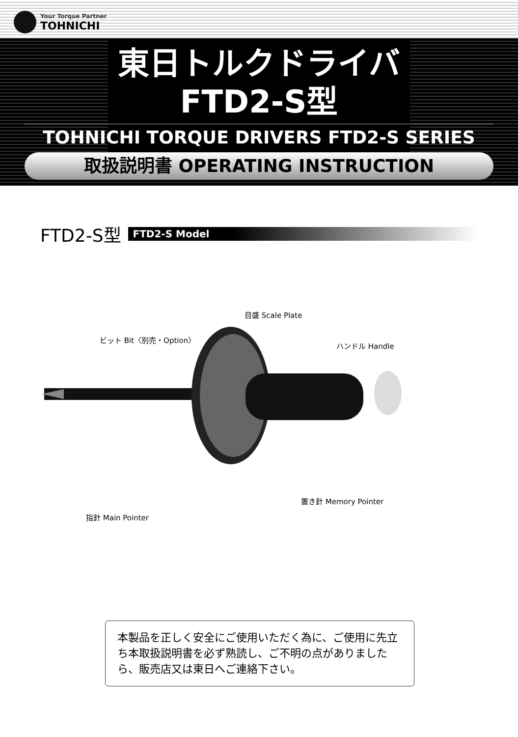Your Torque Partner
TOHNICHI
東日トルクドライバ
FTD2-S型
TOHNICHI TORQUE DRIVERS FTD2-S SERIES
取扱説明書 OPERATING INSTRUCTION
FTD2-S型 FTD2-S Model
目盛 Scale Plate
ビット Bit〈別売・Option〉
ハンドル Handle
置き針 Memory Pointer
指針 Main Pointer
本製品を正しく安全にご使用いただく為に、ご使用に先立ち本取扱説明書を必ず熟読し、ご不明の点がありましたら、販売店又は東日へご連絡下さい。